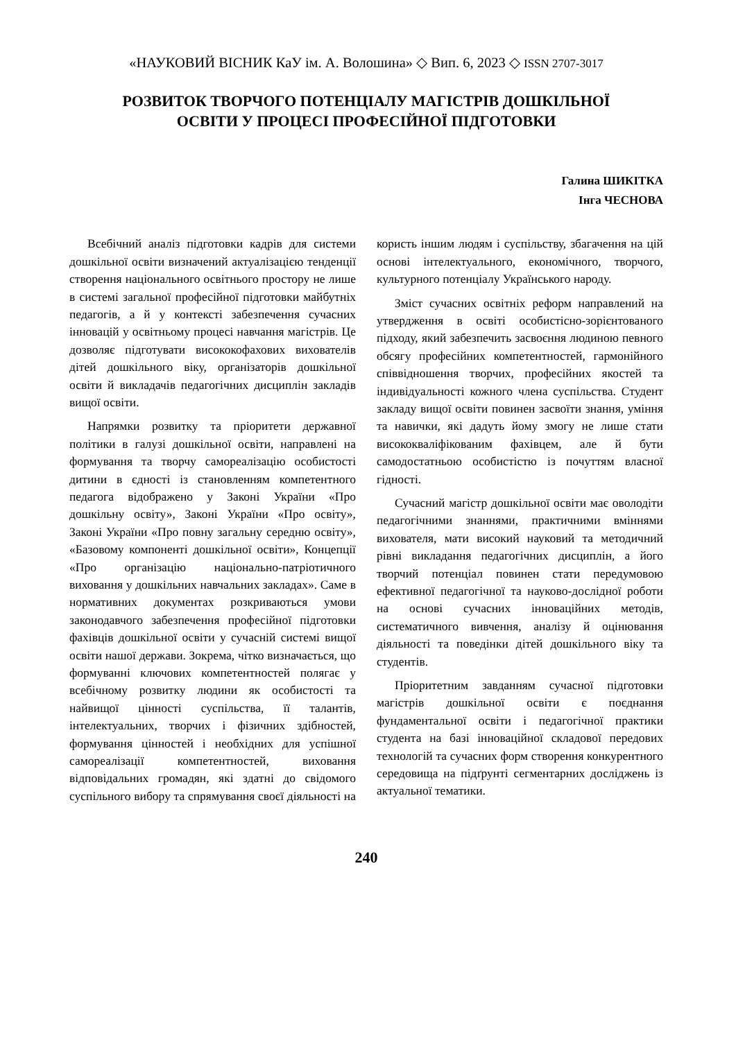«НАУКОВИЙ ВІСНИК КаУ ім. А. Волошина» ◇ Вип. 6, 2023 ◇ ISSN 2707-3017
РОЗВИТОК ТВОРЧОГО ПОТЕНЦІАЛУ МАГІСТРІВ ДОШКІЛЬНОЇ
ОСВІТИ У ПРОЦЕСІ ПРОФЕСІЙНОЇ ПІДГОТОВКИ
Галина ШИКІТКА
Інга ЧЕСНОВА
Всебічний аналіз підготовки кадрів для системи дошкільної освіти визначений актуалізацією тенденції створення національного освітнього простору не лише в системі загальної професійної підготовки майбутніх педагогів, а й у контексті забезпечення сучасних інновацій у освітньому процесі навчання магістрів. Це дозволяє підготувати висококофахових вихователів дітей дошкільного віку, організаторів дошкільної освіти й викладачів педагогічних дисциплін закладів вищої освіти.
Напрямки розвитку та пріоритети державної політики в галузі дошкільної освіти, направлені на формування та творчу самореалізацію особистості дитини в єдності із становленням компетентного педагога відображено у Законі України «Про дошкільну освіту», Законі України «Про освіту», Законі України «Про повну загальну середню освіту», «Базовому компоненті дошкільної освіти», Концепції «Про організацію національно-патріотичного виховання у дошкільних навчальних закладах». Саме в нормативних документах розкриваються умови законодавчого забезпечення професійної підготовки фахівців дошкільної освіти у сучасній системі вищої освіти нашої держави. Зокрема, чітко визначається, що формуванні ключових компетентностей полягає у всебічному розвитку людини як особистості та найвищої цінності суспільства, її талантів, інтелектуальних, творчих і фізичних здібностей, формування цінностей і необхідних для успішної самореалізації компетентностей, виховання відповідальних громадян, які здатні до свідомого суспільного вибору та спрямування своєї діяльності на користь іншим людям і суспільству, збагачення на цій основі інтелектуального, економічного, творчого, культурного потенціалу Українського народу.
Зміст сучасних освітніх реформ направлений на утвердження в освіті особистісно-зорієнтованого підходу, який забезпечить засвоєння людиною певного обсягу професійних компетентностей, гармонійного співвідношення творчих, професійних якостей та індивідуальності кожного члена суспільства. Студент закладу вищої освіти повинен засвоїти знання, уміння та навички, які дадуть йому змогу не лише стати висококваліфікованим фахівцем, але й бути самодостатньою особистістю із почуттям власної гідності.
Сучасний магістр дошкільної освіти має оволодіти педагогічними знаннями, практичними вміннями вихователя, мати високий науковий та методичний рівні викладання педагогічних дисциплін, а його творчий потенціал повинен стати передумовою ефективної педагогічної та науково-дослідної роботи на основі сучасних інноваційних методів, систематичного вивчення, аналізу й оцінювання діяльності та поведінки дітей дошкільного віку та студентів.
Пріоритетним завданням сучасної підготовки магістрів дошкільної освіти є поєднання фундаментальної освіти і педагогічної практики студента на базі інноваційної складової передових технологій та сучасних форм створення конкурентного середовища на підґрунті сегментарних досліджень із актуальної тематики.
240